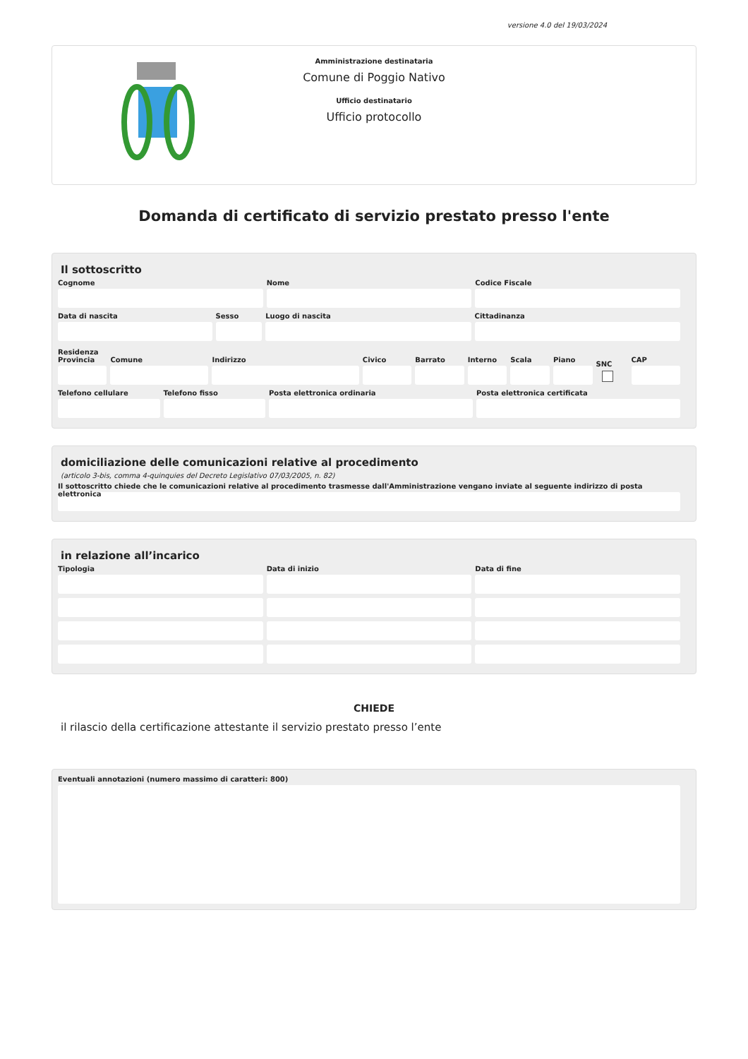versione 4.0 del 19/03/2024
Amministrazione destinataria
Comune di Poggio Nativo
Ufficio destinatario
Ufficio protocollo
Domanda di certificato di servizio prestato presso l'ente
Il sottoscritto
Cognome Nome Codice Fiscale
Data di nascita Sesso Luogo di nascita Cittadinanza
Residenza
Provincia Comune Indirizzo Civico Barrato Interno Scala Piano
SNC
CAP
Telefono cellulare Telefono fisso Posta elettronica ordinaria Posta elettronica certificata
domiciliazione delle comunicazioni relative al procedimento
(articolo 3-bis, comma 4-quinquies del Decreto Legislativo 07/03/2005, n. 82)
Il sottoscritto chiede che le comunicazioni relative al procedimento trasmesse dall'Amministrazione vengano inviate al seguente indirizzo di posta elettronica
in relazione all’incarico
Tipologia Data di inizio Data di fine
CHIEDE
il rilascio della certificazione attestante il servizio prestato presso l’ente
Eventuali annotazioni (numero massimo di caratteri: 800)